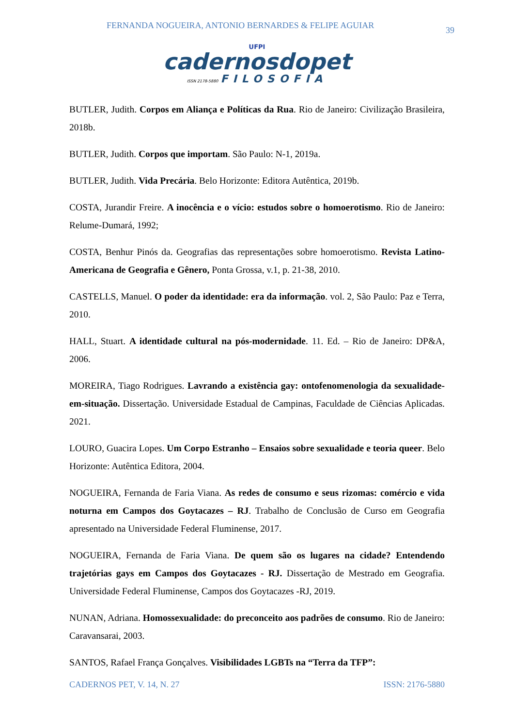FERNANDA NOGUEIRA, ANTONIO BERNARDES & FELIPE AGUIAR 39
UFPI
cadernosdopet
ISSN 2178-5880 FILOSOFIA
BUTLER, Judith. Corpos em Aliança e Políticas da Rua. Rio de Janeiro: Civilização Brasileira, 2018b.
BUTLER, Judith. Corpos que importam. São Paulo: N-1, 2019a.
BUTLER, Judith. Vida Precária. Belo Horizonte: Editora Autêntica, 2019b.
COSTA, Jurandir Freire. A inocência e o vício: estudos sobre o homoerotismo. Rio de Janeiro: Relume-Dumará, 1992;
COSTA, Benhur Pinós da. Geografias das representações sobre homoerotismo. Revista Latino-Americana de Geografia e Gênero, Ponta Grossa, v.1, p. 21-38, 2010.
CASTELLS, Manuel. O poder da identidade: era da informação. vol. 2, São Paulo: Paz e Terra, 2010.
HALL, Stuart. A identidade cultural na pós-modernidade. 11. Ed. – Rio de Janeiro: DP&A, 2006.
MOREIRA, Tiago Rodrigues. Lavrando a existência gay: ontofenomenologia da sexualidade-em-situação. Dissertação. Universidade Estadual de Campinas, Faculdade de Ciências Aplicadas. 2021.
LOURO, Guacira Lopes. Um Corpo Estranho – Ensaios sobre sexualidade e teoria queer. Belo Horizonte: Autêntica Editora, 2004.
NOGUEIRA, Fernanda de Faria Viana. As redes de consumo e seus rizomas: comércio e vida noturna em Campos dos Goytacazes – RJ. Trabalho de Conclusão de Curso em Geografia apresentado na Universidade Federal Fluminense, 2017.
NOGUEIRA, Fernanda de Faria Viana. De quem são os lugares na cidade? Entendendo trajetórias gays em Campos dos Goytacazes - RJ. Dissertação de Mestrado em Geografia. Universidade Federal Fluminense, Campos dos Goytacazes -RJ, 2019.
NUNAN, Adriana. Homossexualidade: do preconceito aos padrões de consumo. Rio de Janeiro: Caravansarai, 2003.
SANTOS, Rafael França Gonçalves. Visibilidades LGBTs na “Terra da TFP”:
CADERNOS PET, V. 14, N. 27 ISSN: 2176-5880